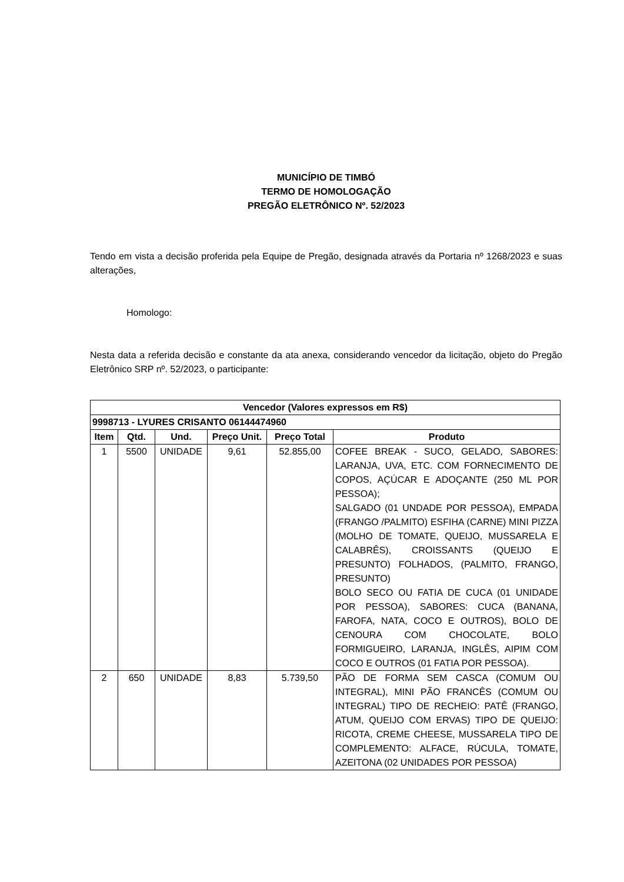MUNICÍPIO DE TIMBÓ
TERMO DE HOMOLOGAÇÃO
PREGÃO ELETRÔNICO Nº. 52/2023
Tendo em vista a decisão proferida pela Equipe de Pregão, designada através da Portaria nº 1268/2023 e suas alterações,
Homologo:
Nesta data a referida decisão e constante da ata anexa, considerando vencedor da licitação, objeto do Pregão Eletrônico SRP nº. 52/2023, o participante:
| Vencedor (Valores expressos em R$) | | | | | |
| --- | --- | --- | --- | --- | --- |
| 9998713 - LYURES CRISANTO 06144474960 | | | | | |
| Item | Qtd. | Und. | Preço Unit. | Preço Total | Produto |
| 1 | 5500 | UNIDADE | 9,61 | 52.855,00 | COFEE BREAK - SUCO, GELADO, SABORES: LARANJA, UVA, ETC. COM FORNECIMENTO DE COPOS, AÇÚCAR E ADOÇANTE (250 ML POR PESSOA); SALGADO (01 UNDADE POR PESSOA), EMPADA (FRANGO /PALMITO) ESFIHA (CARNE) MINI PIZZA (MOLHO DE TOMATE, QUEIJO, MUSSARELA E CALABRÊS), CROISSANTS (QUEIJO E PRESUNTO) FOLHADOS, (PALMITO, FRANGO, PRESUNTO) BOLO SECO OU FATIA DE CUCA (01 UNIDADE POR PESSOA), SABORES: CUCA (BANANA, FAROFA, NATA, COCO E OUTROS), BOLO DE CENOURA COM CHOCOLATE, BOLO FORMIGUEIRO, LARANJA, INGLÊS, AIPIM COM COCO E OUTROS (01 FATIA POR PESSOA). |
| 2 | 650 | UNIDADE | 8,83 | 5.739,50 | PÃO DE FORMA SEM CASCA (COMUM OU INTEGRAL), MINI PÃO FRANCÊS (COMUM OU INTEGRAL) TIPO DE RECHEIO: PATÊ (FRANGO, ATUM, QUEIJO COM ERVAS) TIPO DE QUEIJO: RICOTA, CREME CHEESE, MUSSARELA TIPO DE COMPLEMENTO: ALFACE, RÚCULA, TOMATE, AZEITONA (02 UNIDADES POR PESSOA) |